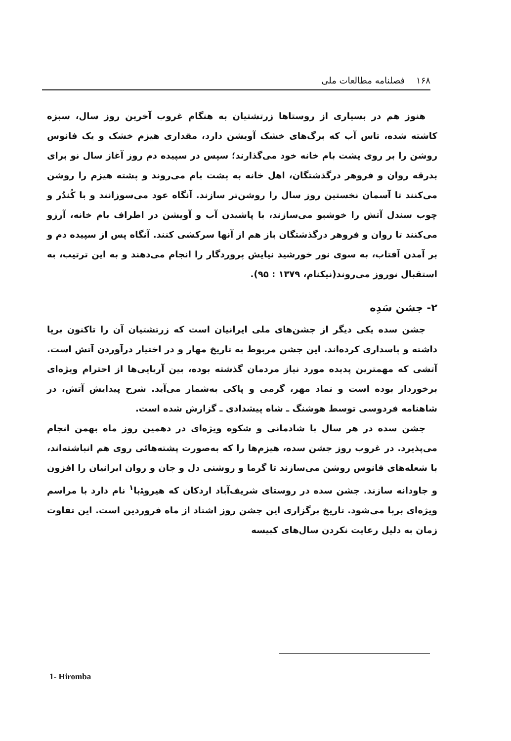۱۶۸ فصلنامه مطالعات ملی
هنوز هم در بسیاری از روستاها زرتشتیان به هنگام غروب آخرین روز سال، سبزه کاشته شده، تاس آب که برگ‌های خشک آویشن دارد، مقداری هیزم خشک و یک فانوس روشن را بر روی پشت بام خانه خود می‌گذارند؛ سپس در سپیده دم روز آغاز سال نو برای بدرقه روان و فروهر درگذشتگان، اهل خانه به پشت بام می‌روند و پشته هیزم را روشن می‌کنند تا آسمان نخستین روز سال را روشن‌تر سازند. آنگاه عود می‌سوزانند و با کُندُر و چوب سندل آتش را خوشبو می‌سازند، با پاشیدن آب و آویشن در اطراف بام خانه، آرزو می‌کنند تا روان و فروهر درگذشتگان باز هم از آنها سرکشی کنند. آنگاه پس از سپیده دم و بر آمدن آفتاب، به سوی نور خورشید نیایش پروردگار را انجام می‌دهند و به این ترتیب، به استقبال نوروز می‌روند(نیکنام، ۱۳۷۹ : ۹۵).
۲- جشن سَدِه
جشن سده یکی دیگر از جشن‌های ملی ایرانیان است که زرتشتیان آن را تاکنون برپا داشته و پاسداری کرده‌اند. این جشن مربوط به تاریخ مهار و در اختیار درآوردن آتش است. آتشی که مهمترین پدیده مورد نیاز مردمان گذشته بوده، بین آریایی‌ها از احترام ویژه‌ای برخوردار بوده است و نماد مهر، گرمی و پاکی به‌شمار می‌آید. شرح پیدایش آتش، در شاهنامه فردوسی توسط هوشنگ ـ شاه پیشدادی ـ گزارش شده است.
جشن سده در هر سال با شادمانی و شکوه ویژه‌ای در دهمین روز ماه بهمن انجام می‌پذیرد. در غروب روز جشن سده، هیزم‌ها را که به‌صورت پشته‌هائی روی هم انباشته‌اند، با شعله‌های فانوس روشن می‌سازند تا گرما و روشنی دل و جان و روان ایرانیان را افزون و جاودانه سازند. جشن سده در روستای شریف‌آباد اردکان که هیروﺌبا<sup>۱</sup> نام دارد با مراسم ویژه‌ای برپا می‌شود. تاریخ برگزاری این جشن روز اشتاد از ماه فروردین است. این تفاوت زمان به دلیل رعایت نکردن سال‌های کبیسه
1- Hiromba